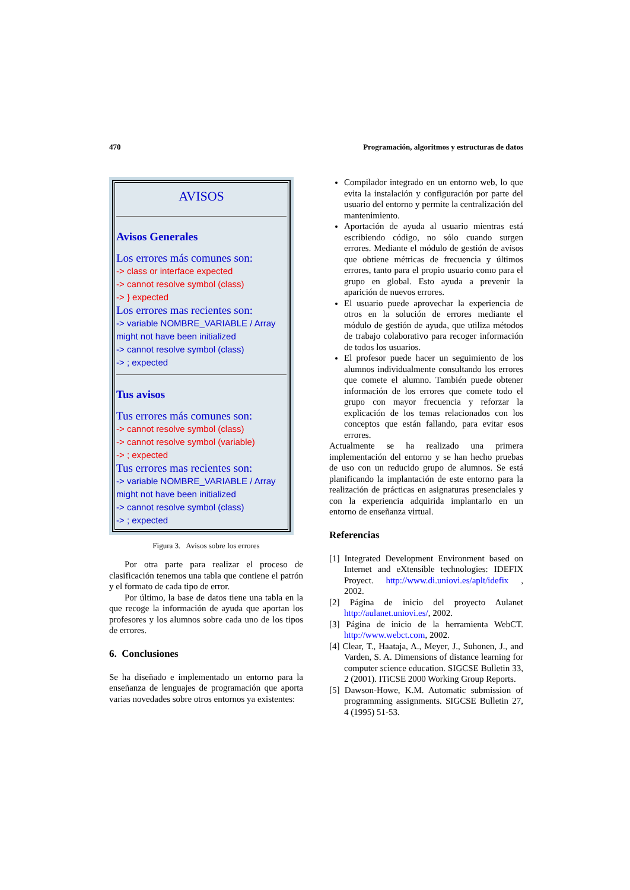470 Programación, algoritmos y estructuras de datos
AVISOS
Avisos Generales
Los errores más comunes son:
-> class or interface expected
-> cannot resolve symbol (class)
-> } expected
Los errores mas recientes son:
-> variable NOMBRE_VARIABLE / Array might not have been initialized
-> cannot resolve symbol (class)
-> ; expected
Tus avisos
Tus errores más comunes son:
-> cannot resolve symbol (class)
-> cannot resolve symbol (variable)
-> ; expected
Tus errores mas recientes son:
-> variable NOMBRE_VARIABLE / Array might not have been initialized
-> cannot resolve symbol (class)
-> ; expected
Figura 3. Avisos sobre los errores
Por otra parte para realizar el proceso de clasificación tenemos una tabla que contiene el patrón y el formato de cada tipo de error.
Por último, la base de datos tiene una tabla en la que recoge la información de ayuda que aportan los profesores y los alumnos sobre cada uno de los tipos de errores.
6. Conclusiones
Se ha diseñado e implementado un entorno para la enseñanza de lenguajes de programación que aporta varias novedades sobre otros entornos ya existentes:
Compilador integrado en un entorno web, lo que evita la instalación y configuración por parte del usuario del entorno y permite la centralización del mantenimiento.
Aportación de ayuda al usuario mientras está escribiendo código, no sólo cuando surgen errores. Mediante el módulo de gestión de avisos que obtiene métricas de frecuencia y últimos errores, tanto para el propio usuario como para el grupo en global. Esto ayuda a prevenir la aparición de nuevos errores.
El usuario puede aprovechar la experiencia de otros en la solución de errores mediante el módulo de gestión de ayuda, que utiliza métodos de trabajo colaborativo para recoger información de todos los usuarios.
El profesor puede hacer un seguimiento de los alumnos individualmente consultando los errores que comete el alumno. También puede obtener información de los errores que comete todo el grupo con mayor frecuencia y reforzar la explicación de los temas relacionados con los conceptos que están fallando, para evitar esos errores.
Actualmente se ha realizado una primera implementación del entorno y se han hecho pruebas de uso con un reducido grupo de alumnos. Se está planificando la implantación de este entorno para la realización de prácticas en asignaturas presenciales y con la experiencia adquirida implantarlo en un entorno de enseñanza virtual.
Referencias
[1] Integrated Development Environment based on Internet and eXtensible technologies: IDEFIX Proyect. http://www.di.uniovi.es/aplt/idefix , 2002.
[2] Página de inicio del proyecto Aulanet http://aulanet.uniovi.es/, 2002.
[3] Página de inicio de la herramienta WebCT. http://www.webct.com, 2002.
[4] Clear, T., Haataja, A., Meyer, J., Suhonen, J., and Varden, S. A. Dimensions of distance learning for computer science education. SIGCSE Bulletin 33, 2 (2001). ITiCSE 2000 Working Group Reports.
[5] Dawson-Howe, K.M. Automatic submission of programming assignments. SIGCSE Bulletin 27, 4 (1995) 51-53.